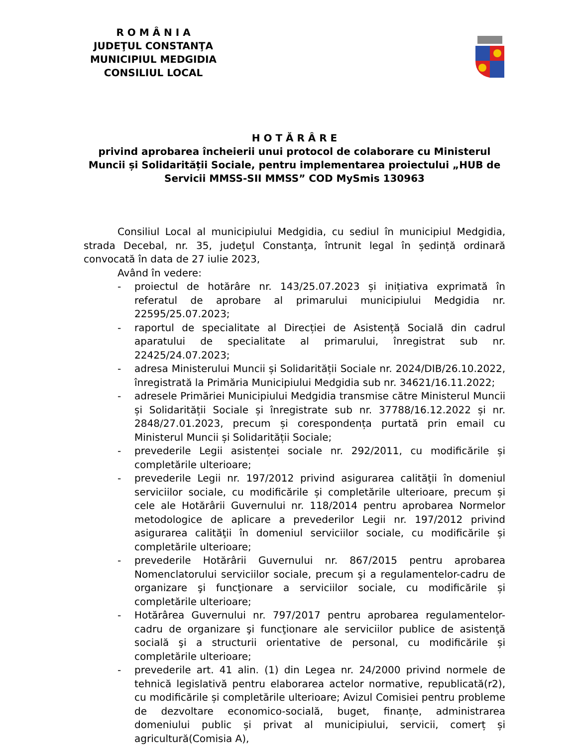R O M Â N I A
JUDEŢUL CONSTANŢA
MUNICIPIUL MEDGIDIA
CONSILIUL LOCAL
H O T Ă R Â R E
privind aprobarea încheierii unui protocol de colaborare cu Ministerul Muncii și Solidarității Sociale, pentru implementarea proiectului „HUB de Servicii MMSS-SII MMSS” COD MySmis 130963
Consiliul Local al municipiului Medgidia, cu sediul în municipiul Medgidia, strada Decebal, nr. 35, judeţul Constanţa, întrunit legal în ședință ordinară convocată în data de 27 iulie 2023,
Având în vedere:
- proiectul de hotărâre nr. 143/25.07.2023 și inițiativa exprimată în referatul de aprobare al primarului municipiului Medgidia nr. 22595/25.07.2023;
- raportul de specialitate al Direcției de Asistență Socială din cadrul aparatului de specialitate al primarului, înregistrat sub nr. 22425/24.07.2023;
- adresa Ministerului Muncii și Solidarității Sociale nr. 2024/DIB/26.10.2022, înregistrată la Primăria Municipiului Medgidia sub nr. 34621/16.11.2022;
- adresele Primăriei Municipiului Medgidia transmise către Ministerul Muncii și Solidarității Sociale și înregistrate sub nr. 37788/16.12.2022 și nr. 2848/27.01.2023, precum și corespondența purtată prin email cu Ministerul Muncii și Solidarității Sociale;
- prevederile Legii asistenței sociale nr. 292/2011, cu modificările și completările ulterioare;
- prevederile Legii nr. 197/2012 privind asigurarea calităţii în domeniul serviciilor sociale, cu modificările și completările ulterioare, precum și cele ale Hotărârii Guvernului nr. 118/2014 pentru aprobarea Normelor metodologice de aplicare a prevederilor Legii nr. 197/2012 privind asigurarea calităţii în domeniul serviciilor sociale, cu modificările și completările ulterioare;
- prevederile Hotărârii Guvernului nr. 867/2015 pentru aprobarea Nomenclatorului serviciilor sociale, precum şi a regulamentelor-cadru de organizare şi funcţionare a serviciilor sociale, cu modificările și completările ulterioare;
- Hotărârea Guvernului nr. 797/2017 pentru aprobarea regulamentelor-cadru de organizare şi funcţionare ale serviciilor publice de asistenţă socială şi a structurii orientative de personal, cu modificările și completările ulterioare;
- prevederile art. 41 alin. (1) din Legea nr. 24/2000 privind normele de tehnică legislativă pentru elaborarea actelor normative, republicată(r2), cu modificările și completările ulterioare; Avizul Comisiei pentru probleme de dezvoltare economico-socială, buget, finanțe, administrarea domeniului public și privat al municipiului, servicii, comerț și agricultură(Comisia A),